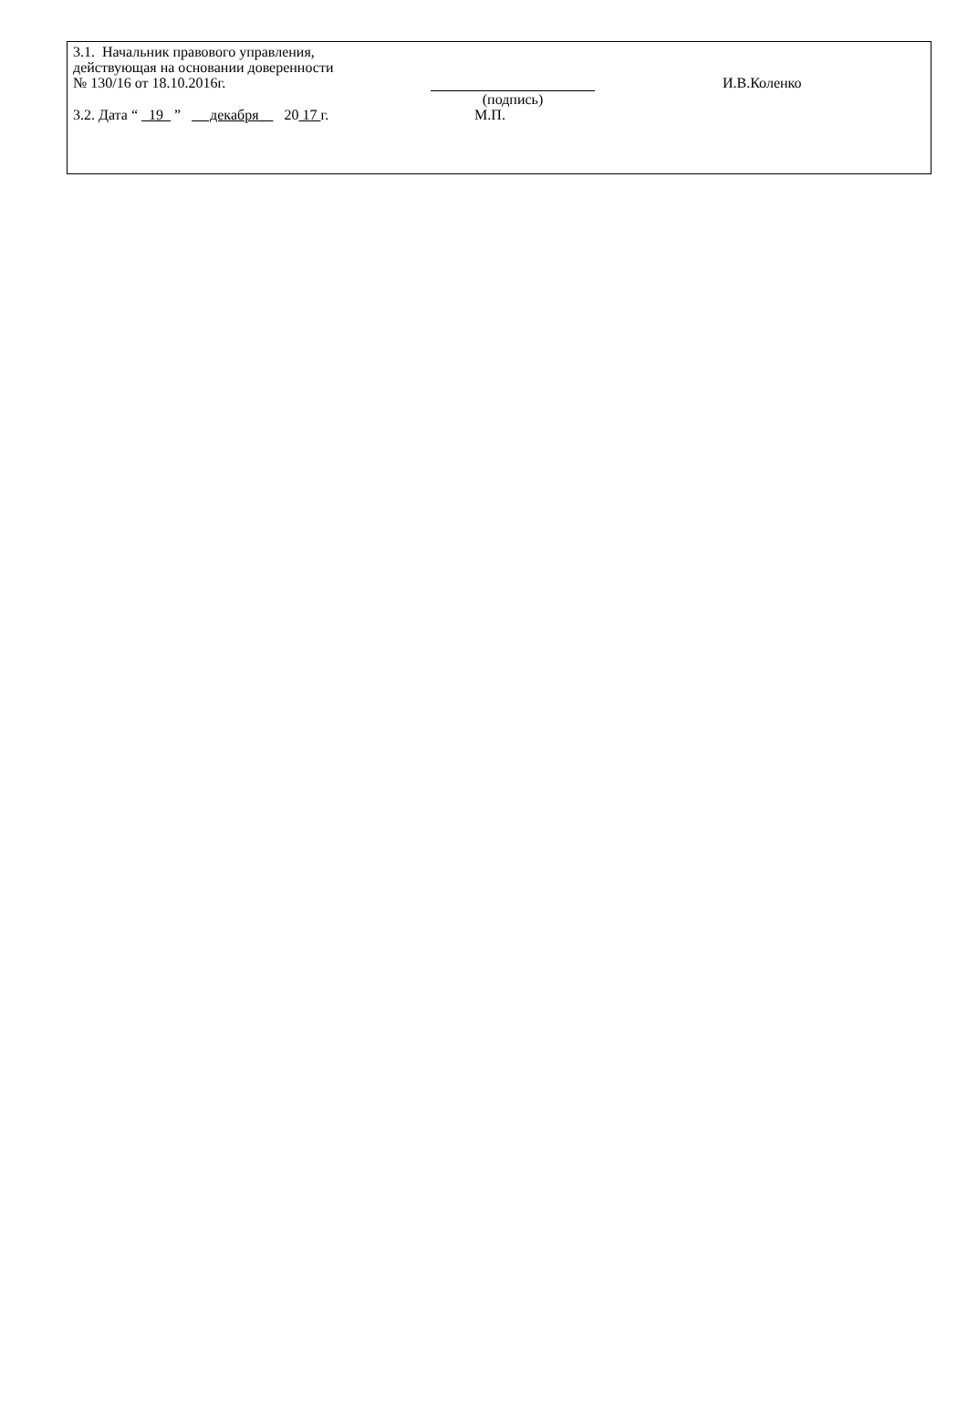3.1. Начальник правового управления,
действующая на основании доверенности
№ 130/16 от 18.10.2016г. И.В.Коленко
(подпись)
3.2. Дата “ 19 ” декабря 20 17 г.
М.П.